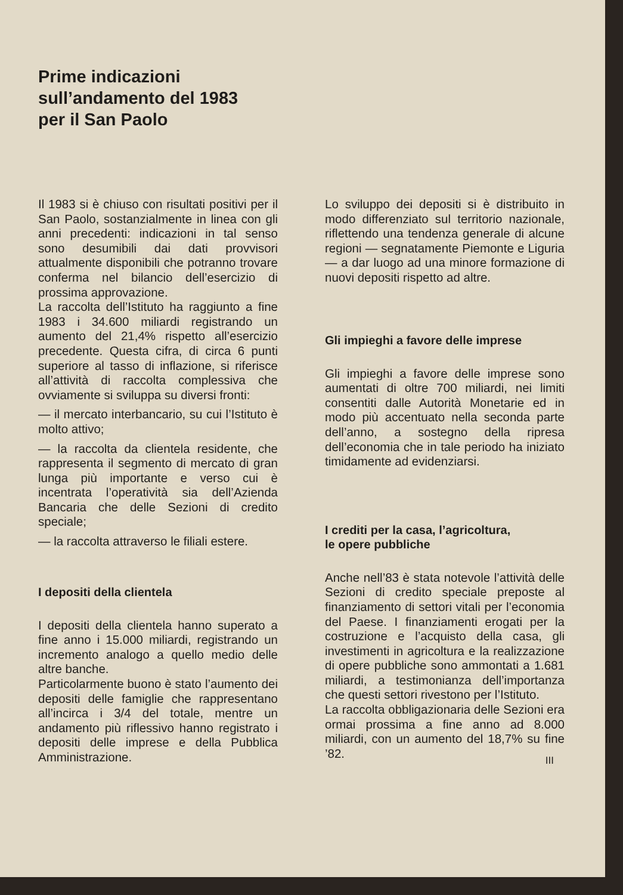Prime indicazioni
sull’andamento del 1983
per il San Paolo
Il 1983 si è chiuso con risultati positivi per il San Paolo, sostanzialmente in linea con gli anni precedenti: indicazioni in tal senso sono desumibili dai dati provvisori attualmente disponibili che potranno trovare conferma nel bilancio dell’esercizio di prossima approvazione.
La raccolta dell’Istituto ha raggiunto a fine 1983 i 34.600 miliardi registrando un aumento del 21,4% rispetto all’esercizio precedente. Questa cifra, di circa 6 punti superiore al tasso di inflazione, si riferisce all’attività di raccolta complessiva che ovviamente si sviluppa su diversi fronti:
— il mercato interbancario, su cui l’Istituto è molto attivo;
— la raccolta da clientela residente, che rappresenta il segmento di mercato di gran lunga più importante e verso cui è incentrata l’operatività sia dell’Azienda Bancaria che delle Sezioni di credito speciale;
— la raccolta attraverso le filiali estere.
I depositi della clientela
I depositi della clientela hanno superato a fine anno i 15.000 miliardi, registrando un incremento analogo a quello medio delle altre banche.
Particolarmente buono è stato l’aumento dei depositi delle famiglie che rappresentano all’incirca i 3/4 del totale, mentre un andamento più riflessivo hanno registrato i depositi delle imprese e della Pubblica Amministrazione.
Lo sviluppo dei depositi si è distribuito in modo differenziato sul territorio nazionale, riflettendo una tendenza generale di alcune regioni — segnatamente Piemonte e Liguria — a dar luogo ad una minore formazione di nuovi depositi rispetto ad altre.
Gli impieghi a favore delle imprese
Gli impieghi a favore delle imprese sono aumentati di oltre 700 miliardi, nei limiti consentiti dalle Autorità Monetarie ed in modo più accentuato nella seconda parte dell’anno, a sostegno della ripresa dell’economia che in tale periodo ha iniziato timidamente ad evidenziarsi.
I crediti per la casa, l’agricoltura,
le opere pubbliche
Anche nell’83 è stata notevole l’attività delle Sezioni di credito speciale preposte al finanziamento di settori vitali per l’economia del Paese. I finanziamenti erogati per la costruzione e l’acquisto della casa, gli investimenti in agricoltura e la realizzazione di opere pubbliche sono ammontati a 1.681 miliardi, a testimonianza dell’importanza che questi settori rivestono per l’Istituto.
La raccolta obbligazionaria delle Sezioni era ormai prossima a fine anno ad 8.000 miliardi, con un aumento del 18,7% su fine ’82.
III